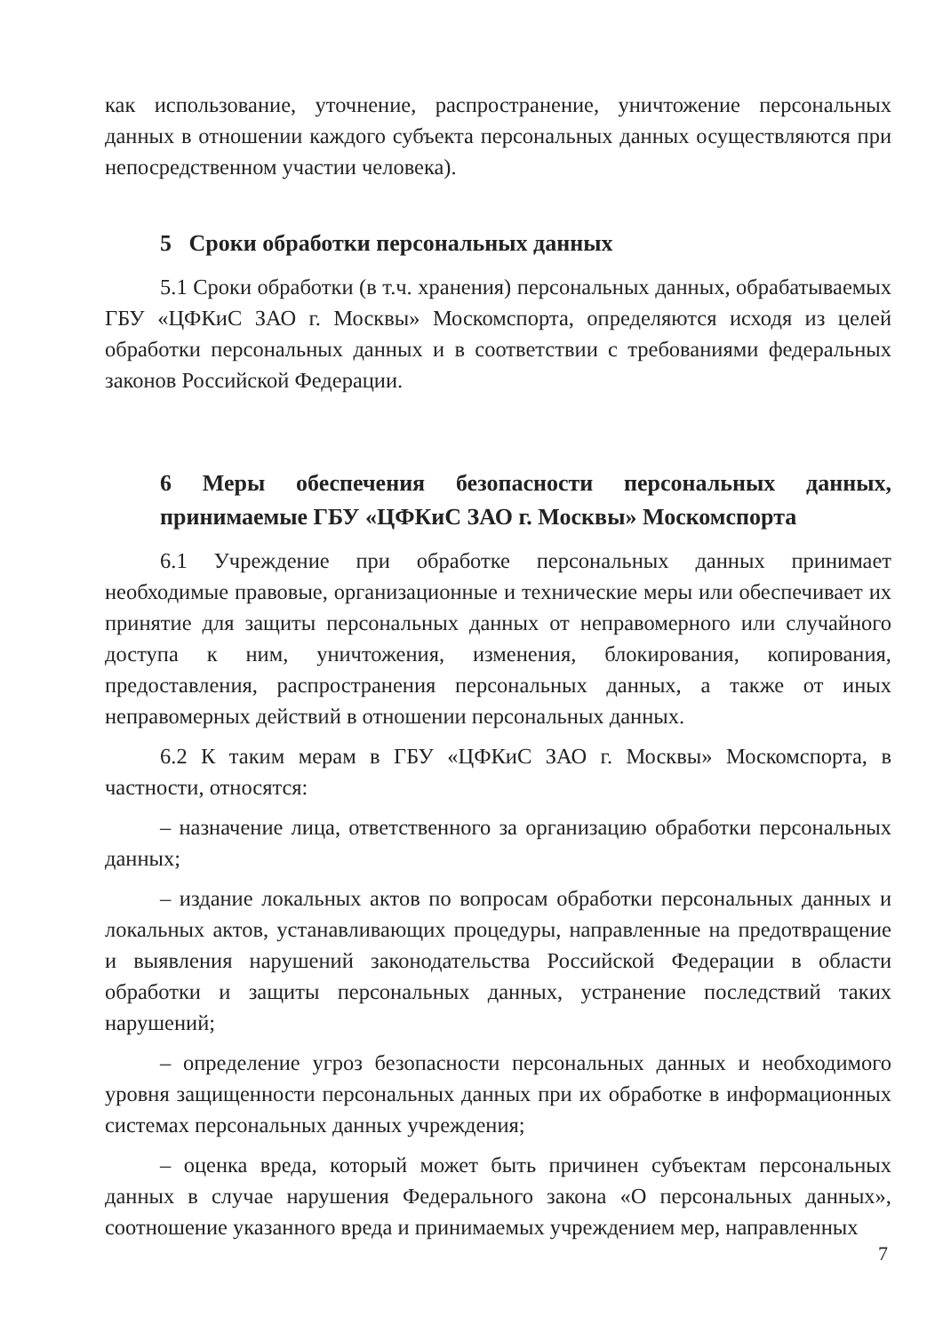как использование, уточнение, распространение, уничтожение персональных данных в отношении каждого субъекта персональных данных осуществляются при непосредственном участии человека).
5 Сроки обработки персональных данных
5.1 Сроки обработки (в т.ч. хранения) персональных данных, обрабатываемых ГБУ «ЦФКиС ЗАО г. Москвы» Москомспорта, определяются исходя из целей обработки персональных данных и в соответствии с требованиями федеральных законов Российской Федерации.
6 Меры обеспечения безопасности персональных данных, принимаемые ГБУ «ЦФКиС ЗАО г. Москвы» Москомспорта
6.1 Учреждение при обработке персональных данных принимает необходимые правовые, организационные и технические меры или обеспечивает их принятие для защиты персональных данных от неправомерного или случайного доступа к ним, уничтожения, изменения, блокирования, копирования, предоставления, распространения персональных данных, а также от иных неправомерных действий в отношении персональных данных.
6.2 К таким мерам в ГБУ «ЦФКиС ЗАО г. Москвы» Москомспорта, в частности, относятся:
– назначение лица, ответственного за организацию обработки персональных данных;
– издание локальных актов по вопросам обработки персональных данных и локальных актов, устанавливающих процедуры, направленные на предотвращение и выявления нарушений законодательства Российской Федерации в области обработки и защиты персональных данных, устранение последствий таких нарушений;
– определение угроз безопасности персональных данных и необходимого уровня защищенности персональных данных при их обработке в информационных системах персональных данных учреждения;
– оценка вреда, который может быть причинен субъектам персональных данных в случае нарушения Федерального закона «О персональных данных», соотношение указанного вреда и принимаемых учреждением мер, направленных
7